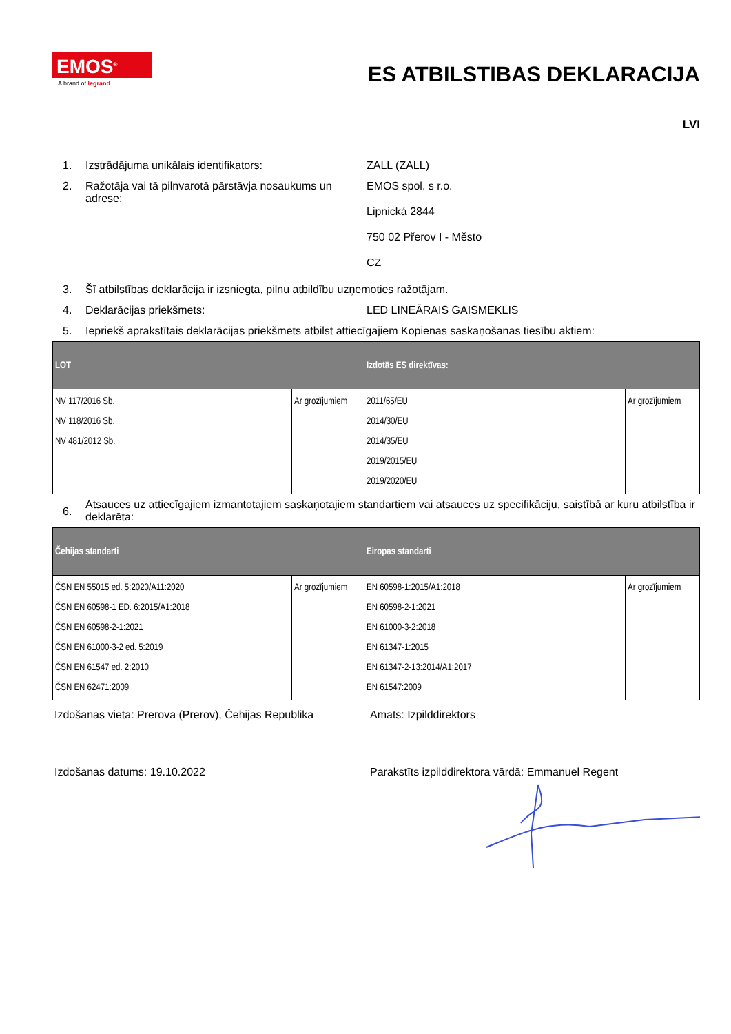EMOS<sup>®</sup>
A brand of legrand
ES ATBILSTIBAS DEKLARACIJA
LVI
1. Izstrādājuma unikālais identifikators: ZALL (ZALL)
2. Ražotāja vai tā pilnvarotā pārstāvja nosaukums un adrese:
EMOS spol. s r.o.
Lipnická 2844
750 02 Přerov I - Město
CZ
3. Šī atbilstības deklarācija ir izsniegta, pilnu atbildību uzņemoties ražotājam.
4. Deklarācijas priekšmets: LED LINEĀRAIS GAISMEKLIS
5. Iepriekš aprakstītais deklarācijas priekšmets atbilst attiecīgajiem Kopienas saskaņošanas tiesību aktiem:
| LOT | | Izdotās ES direktīvas: | |
| --- | --- | --- | --- |
| NV 117/2016 Sb. NV 118/2016 Sb. NV 481/2012 Sb. | Ar grozījumiem | 2011/65/EU 2014/30/EU 2014/35/EU 2019/2015/EU 2019/2020/EU | Ar grozījumiem |
6.
Atsauces uz attiecīgajiem izmantotajiem saskaņotajiem standartiem vai atsauces uz specifikāciju, saistībā ar kuru atbilstība ir deklarēta:
| Čehijas standarti | | Eiropas standarti | |
| --- | --- | --- | --- |
| ČSN EN 55015 ed. 5:2020/A11:2020 ČSN EN 60598-1 ED. 6:2015/A1:2018 ČSN EN 60598-2-1:2021 ČSN EN 61000-3-2 ed. 5:2019 ČSN EN 61547 ed. 2:2010 ČSN EN 62471:2009 | Ar grozījumiem | EN 60598-1:2015/A1:2018 EN 60598-2-1:2021 EN 61000-3-2:2018 EN 61347-1:2015 EN 61347-2-13:2014/A1:2017 EN 61547:2009 | Ar grozījumiem |
Izdošanas vieta: Prerova (Prerov), Čehijas Republika
Amats: Izpilddirektors
Izdošanas datums: 19.10.2022 Parakstīts izpilddirektora vārdā: Emmanuel Regent